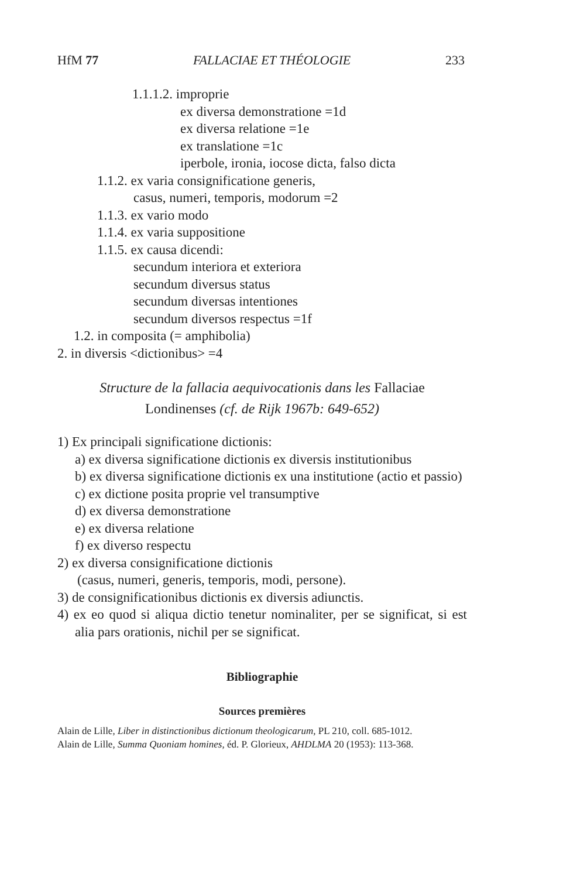HfM 77 FALLACIAE ET THÉOLOGIE 233
1.1.1.2. improprie
ex diversa demonstratione =1d
ex diversa relatione =1e
ex translatione =1c
iperbole, ironia, iocose dicta, falso dicta
1.1.2. ex varia consignificatione generis,
casus, numeri, temporis, modorum =2
1.1.3. ex vario modo
1.1.4. ex varia suppositione
1.1.5. ex causa dicendi:
secundum interiora et exteriora
secundum diversus status
secundum diversas intentiones
secundum diversos respectus =1f
1.2. in composita (= amphibolia)
2. in diversis <dictionibus> =4
Structure de la fallacia aequivocationis dans les Fallaciae
Londinenses (cf. de Rijk 1967b: 649-652)
1) Ex principali significatione dictionis:
a) ex diversa significatione dictionis ex diversis institutionibus
b) ex diversa significatione dictionis ex una institutione (actio et passio)
c) ex dictione posita proprie vel transumptive
d) ex diversa demonstratione
e) ex diversa relatione
f) ex diverso respectu
2) ex diversa consignificatione dictionis
(casus, numeri, generis, temporis, modi, persone).
3) de consignificationibus dictionis ex diversis adiunctis.
4) ex eo quod si aliqua dictio tenetur nominaliter, per se significat, si est alia pars orationis, nichil per se significat.
Bibliographie
Sources premières
Alain de Lille, Liber in distinctionibus dictionum theologicarum, PL 210, coll. 685-1012.
Alain de Lille, Summa Quoniam homines, éd. P. Glorieux, AHDLMA 20 (1953): 113-368.